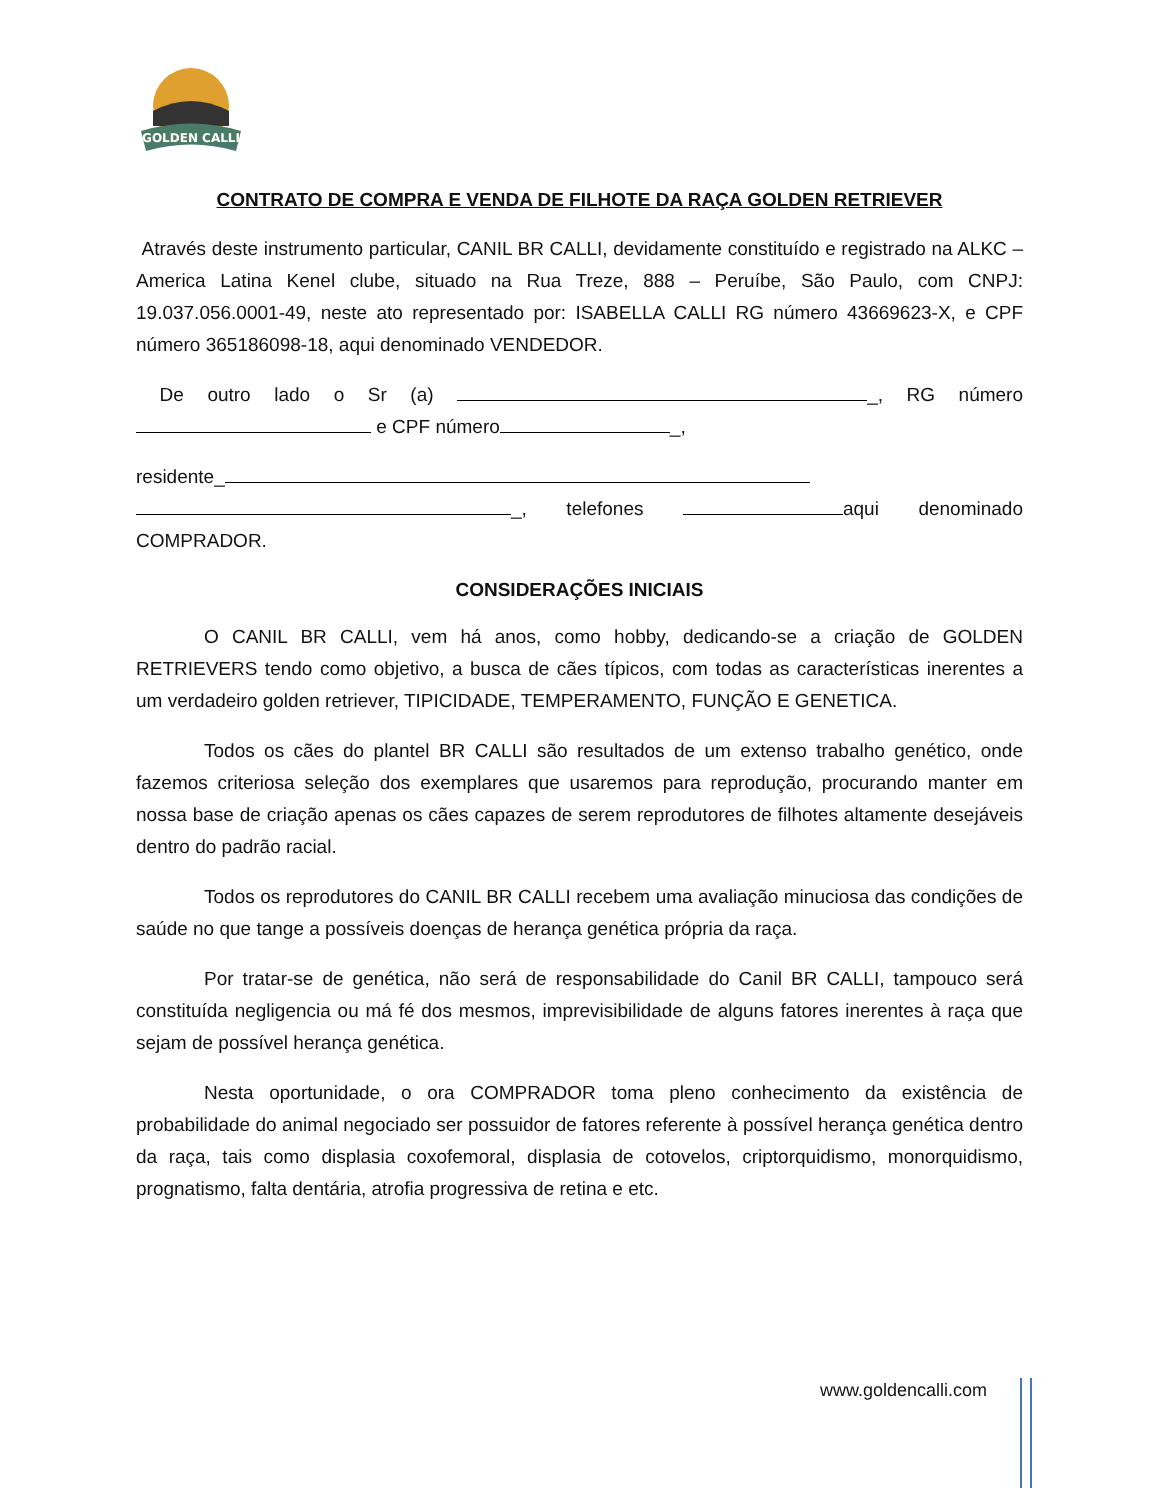GOLDEN CALLI
CONTRATO DE COMPRA E VENDA DE FILHOTE DA RAÇA GOLDEN RETRIEVER
Através deste instrumento particular, CANIL BR CALLI, devidamente constituído e registrado na ALKC – America Latina Kenel clube, situado na Rua Treze, 888 – Peruíbe, São Paulo, com CNPJ: 19.037.056.0001-49, neste ato representado por: ISABELLA CALLI RG número 43669623-X, e CPF número 365186098-18, aqui denominado VENDEDOR.
De outro lado o Sr (a) _, RG número e CPF número _,
residente_
_, telefones aqui denominado COMPRADOR.
CONSIDERAÇÕES INICIAIS
O CANIL BR CALLI, vem há anos, como hobby, dedicando-se a criação de GOLDEN RETRIEVERS tendo como objetivo, a busca de cães típicos, com todas as características inerentes a um verdadeiro golden retriever, TIPICIDADE, TEMPERAMENTO, FUNÇÃO E GENETICA.
Todos os cães do plantel BR CALLI são resultados de um extenso trabalho genético, onde fazemos criteriosa seleção dos exemplares que usaremos para reprodução, procurando manter em nossa base de criação apenas os cães capazes de serem reprodutores de filhotes altamente desejáveis dentro do padrão racial.
Todos os reprodutores do CANIL BR CALLI recebem uma avaliação minuciosa das condições de saúde no que tange a possíveis doenças de herança genética própria da raça.
Por tratar-se de genética, não será de responsabilidade do Canil BR CALLI, tampouco será constituída negligencia ou má fé dos mesmos, imprevisibilidade de alguns fatores inerentes à raça que sejam de possível herança genética.
Nesta oportunidade, o ora COMPRADOR toma pleno conhecimento da existência de probabilidade do animal negociado ser possuidor de fatores referente à possível herança genética dentro da raça, tais como displasia coxofemoral, displasia de cotovelos, criptorquidismo, monorquidismo, prognatismo, falta dentária, atrofia progressiva de retina e etc.
www.goldencalli.com